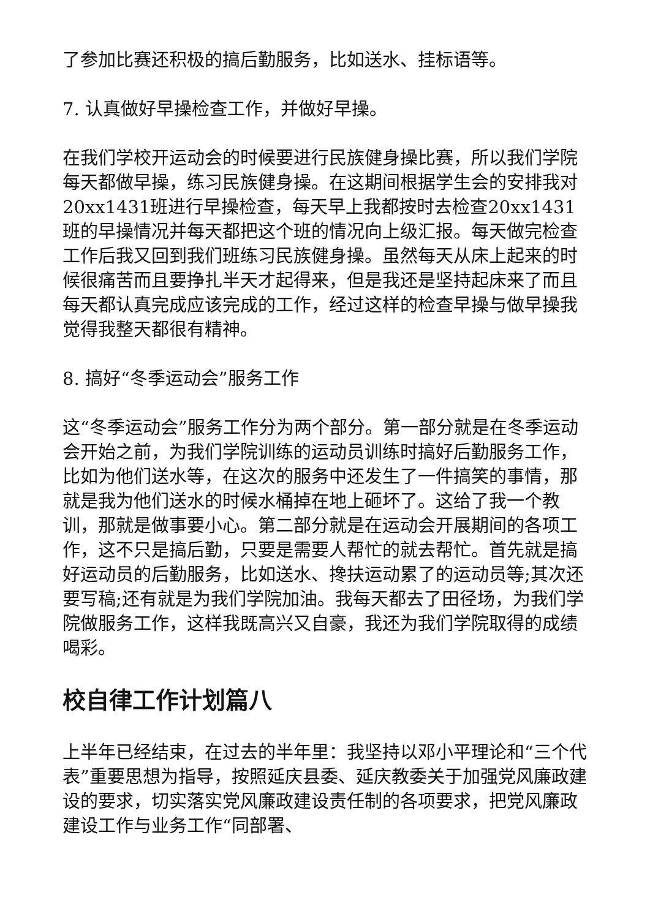了参加比赛还积极的搞后勤服务，比如送水、挂标语等。
7. 认真做好早操检查工作，并做好早操。
在我们学校开运动会的时候要进行民族健身操比赛，所以我们学院每天都做早操，练习民族健身操。在这期间根据学生会的安排我对20xx1431班进行早操检查，每天早上我都按时去检查20xx1431班的早操情况并每天都把这个班的情况向上级汇报。每天做完检查工作后我又回到我们班练习民族健身操。虽然每天从床上起来的时候很痛苦而且要挣扎半天才起得来，但是我还是坚持起床来了而且每天都认真完成应该完成的工作，经过这样的检查早操与做早操我觉得我整天都很有精神。
8. 搞好“冬季运动会”服务工作
这“冬季运动会”服务工作分为两个部分。第一部分就是在冬季运动会开始之前，为我们学院训练的运动员训练时搞好后勤服务工作，比如为他们送水等，在这次的服务中还发生了一件搞笑的事情，那就是我为他们送水的时候水桶掉在地上砸坏了。这给了我一个教训，那就是做事要小心。第二部分就是在运动会开展期间的各项工作，这不只是搞后勤，只要是需要人帮忙的就去帮忙。首先就是搞好运动员的后勤服务，比如送水、搀扶运动累了的运动员等;其次还要写稿;还有就是为我们学院加油。我每天都去了田径场，为我们学院做服务工作，这样我既高兴又自豪，我还为我们学院取得的成绩喝彩。
校自律工作计划篇八
上半年已经结束，在过去的半年里：我坚持以邓小平理论和“三个代表”重要思想为指导，按照延庆县委、延庆教委关于加强党风廉政建设的要求，切实落实党风廉政建设责任制的各项要求，把党风廉政建设工作与业务工作“同部署、